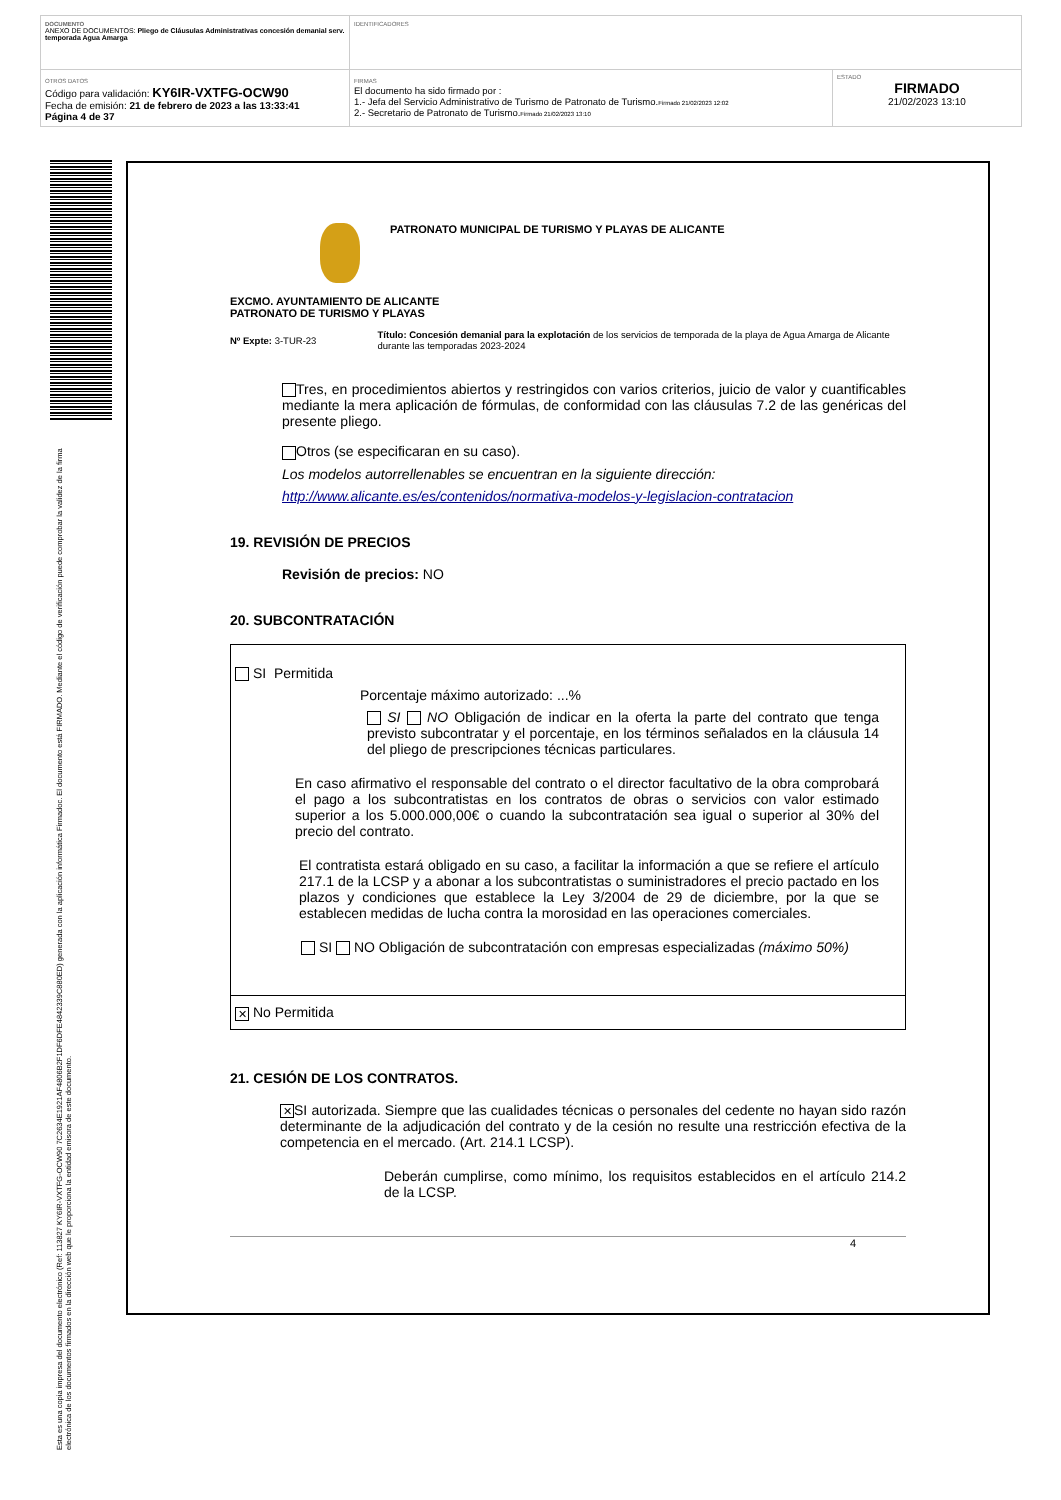| DOCUMENTO ANEXO DE DOCUMENTOS: Pliego de Cláusulas Administrativas concesión demanial serv. temporada Agua Amarga | IDENTIFICADORES | |
| OTROS DATOS Código para validación: KY6IR-VXTFG-OCW90 Fecha de emisión: 21 de febrero de 2023 a las 13:33:41 Página 4 de 37 | FIRMAS El documento ha sido firmado por : 1.- Jefa del Servicio Administrativo de Turismo de Patronato de Turismo. Firmado 21/02/2023 12:02 2.- Secretario de Patronato de Turismo. Firmado 21/02/2023 13:10 | ESTADO FIRMADO 21/02/2023 13:10 |
Esta es una copia impresa del documento electrónico (Ref: 113827 KY6IR-VXTFG-OCW90 7C2634E1921AF4806B2F1DF6DFE4842339C880ED) generada con la aplicación informática Firmadoc. El documento está FIRMADO. Mediante el código de verificación puede comprobar la validez de la firma electrónica de los documentos firmados en la dirección web que le proporciona la entidad emisora de este documento.
PATRONATO MUNICIPAL DE TURISMO Y PLAYAS DE ALICANTE
EXCMO. AYUNTAMIENTO DE ALICANTE
PATRONATO DE TURISMO Y PLAYAS
Nº Expte: 3-TUR-23
Título: Concesión demanial para la explotación de los servicios de temporada de la playa de Agua Amarga de Alicante durante las temporadas 2023-2024
Tres, en procedimientos abiertos y restringidos con varios criterios, juicio de valor y cuantificables mediante la mera aplicación de fórmulas, de conformidad con las cláusulas 7.2 de las genéricas del presente pliego.
Otros (se especificaran en su caso).
Los modelos autorrellenables se encuentran en la siguiente dirección:
http://www.alicante.es/es/contenidos/normativa-modelos-y-legislacion-contratacion
19. REVISIÓN DE PRECIOS
Revisión de precios: NO
20. SUBCONTRATACIÓN
| SI Permitida Porcentaje máximo autorizado: ...% SI NO Obligación de indicar en la oferta la parte del contrato que tenga previsto subcontratar y el porcentaje, en los términos señalados en la cláusula 14 del pliego de prescripciones técnicas particulares. En caso afirmativo el responsable del contrato o el director facultativo de la obra comprobará el pago a los subcontratistas en los contratos de obras o servicios con valor estimado superior a los 5.000.000,00€ o cuando la subcontratación sea igual o superior al 30% del precio del contrato. El contratista estará obligado en su caso, a facilitar la información a que se refiere el artículo 217.1 de la LCSP y a abonar a los subcontratistas o suministradores el precio pactado en los plazos y condiciones que establece la Ley 3/2004 de 29 de diciembre, por la que se establecen medidas de lucha contra la morosidad en las operaciones comerciales. SI NO Obligación de subcontratación con empresas especializadas (máximo 50%) |
| ✕ No Permitida |
21. CESIÓN DE LOS CONTRATOS.
✕ SI autorizada. Siempre que las cualidades técnicas o personales del cedente no hayan sido razón determinante de la adjudicación del contrato y de la cesión no resulte una restricción efectiva de la competencia en el mercado. (Art. 214.1 LCSP).
Deberán cumplirse, como mínimo, los requisitos establecidos en el artículo 214.2 de la LCSP.
4